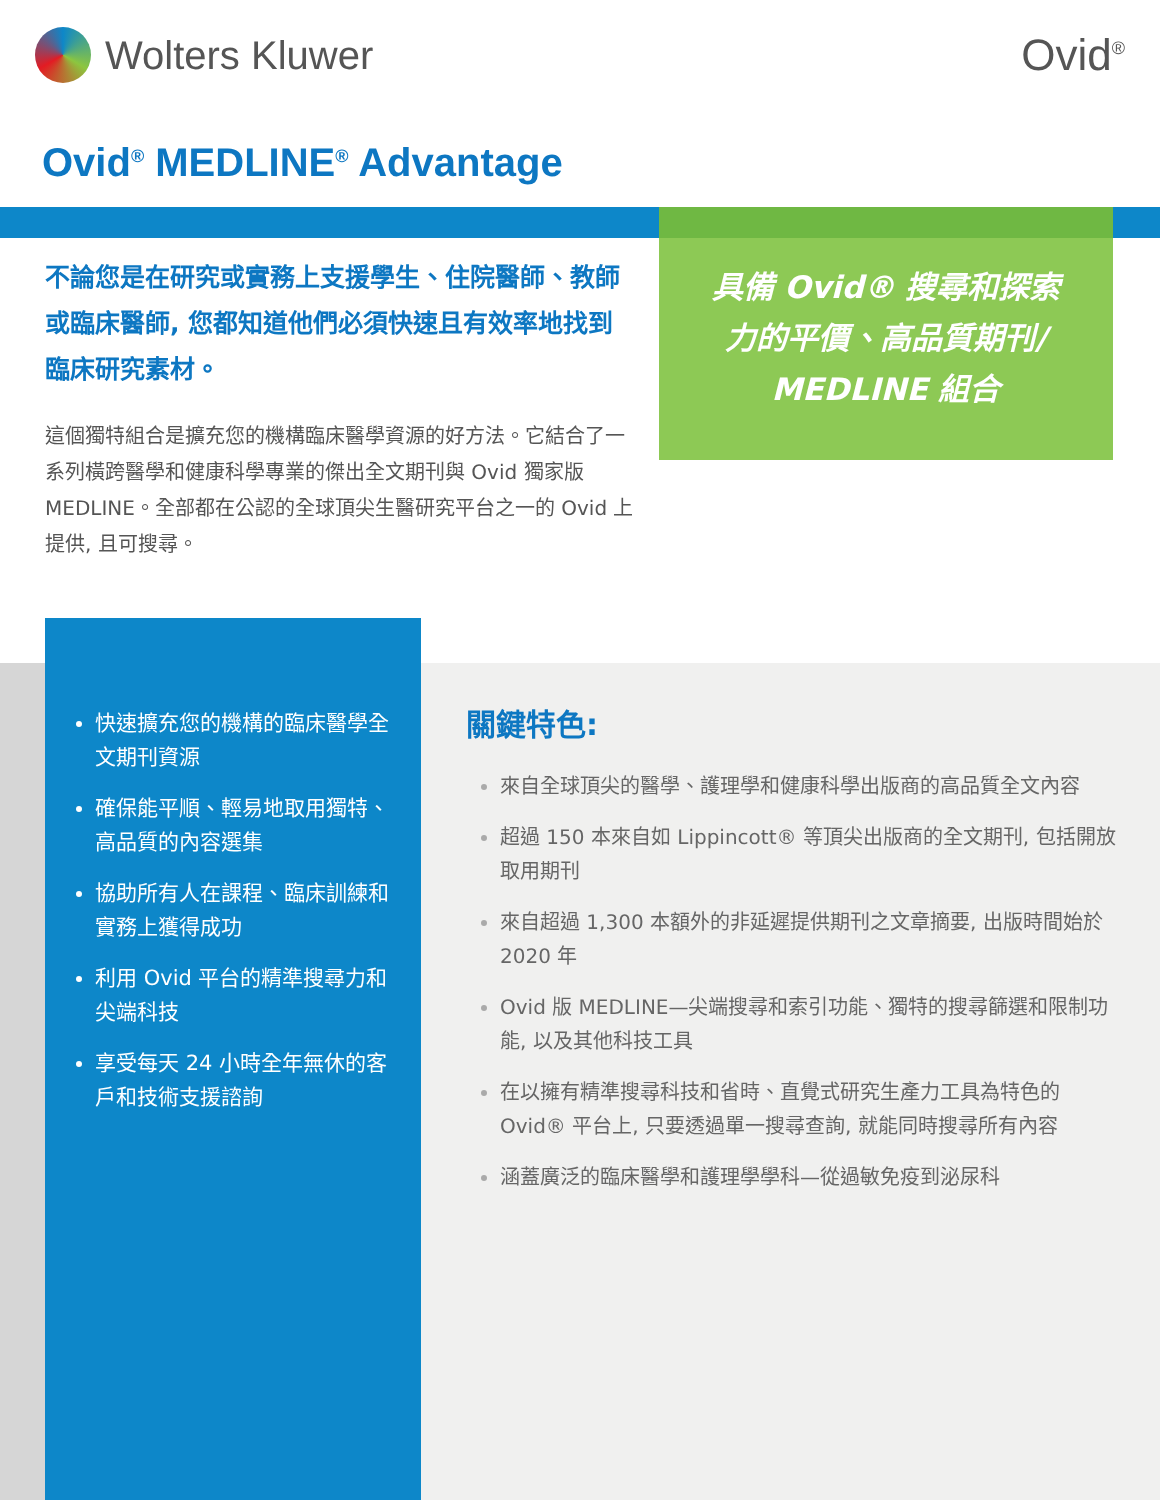Wolters Kluwer Ovid<sup>®</sup>
Ovid<sup>®</sup> MEDLINE<sup>®</sup> Advantage
具備 Ovid® 搜尋和探索
力的平價、高品質期刊/
MEDLINE 組合
不論您是在研究或實務上支援學生、住院醫師、教師或臨床醫師, 您都知道他們必須快速且有效率地找到臨床研究素材。
這個獨特組合是擴充您的機構臨床醫學資源的好方法。它結合了一系列橫跨醫學和健康科學專業的傑出全文期刊與 Ovid 獨家版 MEDLINE。全部都在公認的全球頂尖生醫研究平台之一的 Ovid 上提供, 且可搜尋。
快速擴充您的機構的臨床醫學全文期刊資源
確保能平順、輕易地取用獨特、高品質的內容選集
協助所有人在課程、臨床訓練和實務上獲得成功
利用 Ovid 平台的精準搜尋力和尖端科技
享受每天 24 小時全年無休的客戶和技術支援諮詢
關鍵特色:
來自全球頂尖的醫學、護理學和健康科學出版商的高品質全文內容
超過 150 本來自如 Lippincott® 等頂尖出版商的全文期刊, 包括開放取用期刊
來自超過 1,300 本額外的非延遲提供期刊之文章摘要, 出版時間始於 2020 年
Ovid 版 MEDLINE—尖端搜尋和索引功能、獨特的搜尋篩選和限制功能, 以及其他科技工具
在以擁有精準搜尋科技和省時、直覺式研究生產力工具為特色的 Ovid® 平台上, 只要透過單一搜尋查詢, 就能同時搜尋所有內容
涵蓋廣泛的臨床醫學和護理學學科—從過敏免疫到泌尿科